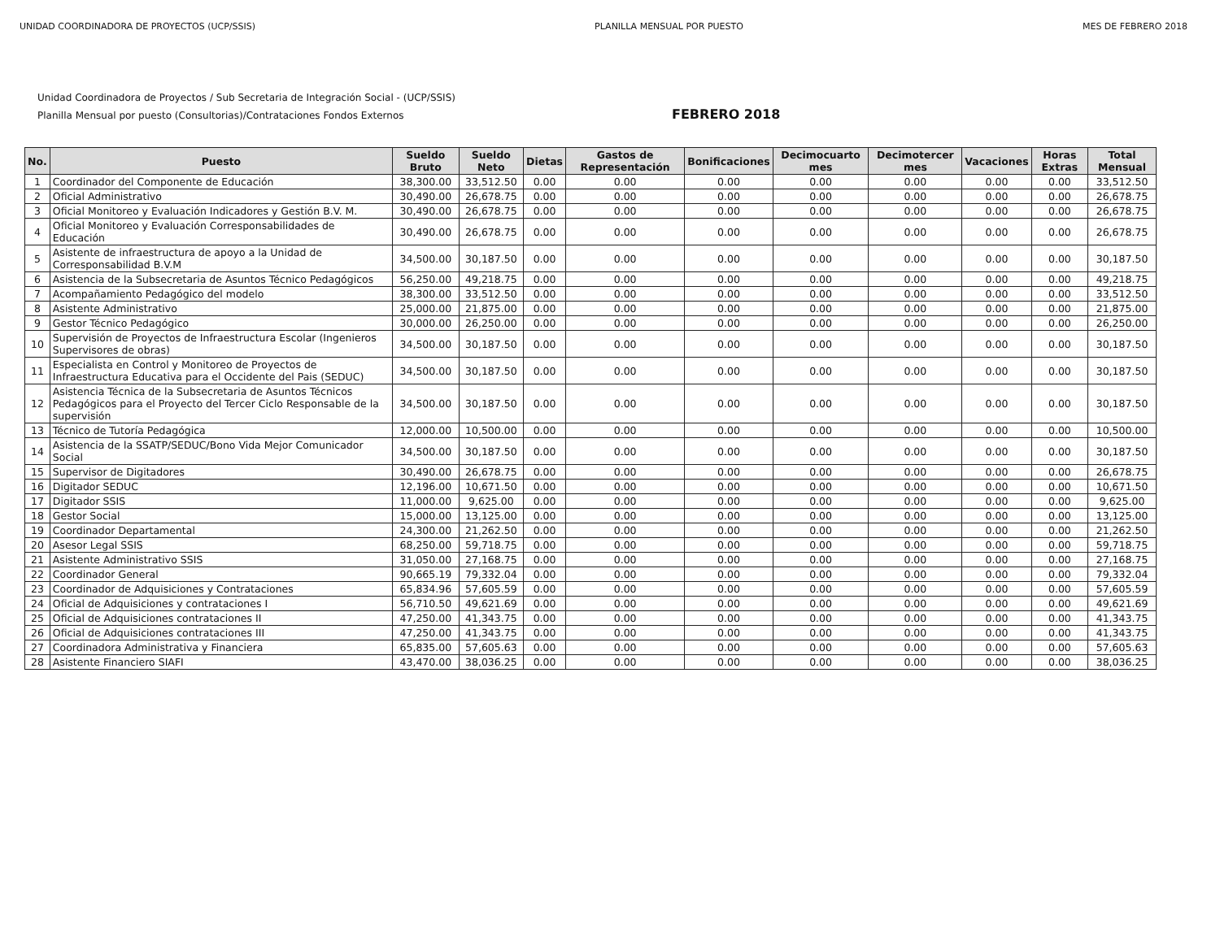UNIDAD COORDINADORA DE PROYECTOS (UCP/SSIS) PLANILLA MENSUAL POR PUESTO MES DE FEBRERO 2018
Unidad Coordinadora de Proyectos / Sub Secretaria de Integración Social - (UCP/SSIS)
Planilla Mensual por puesto (Consultorias)/Contrataciones Fondos Externos
FEBRERO 2018
| No. | Puesto | Sueldo Bruto | Sueldo Neto | Dietas | Gastos de Representación | Bonificaciones | Decimocuarto mes | Decimotercer mes | Vacaciones | Horas Extras | Total Mensual |
| --- | --- | --- | --- | --- | --- | --- | --- | --- | --- | --- | --- |
| 1 | Coordinador del Componente de Educación | 38,300.00 | 33,512.50 | 0.00 | 0.00 | 0.00 | 0.00 | 0.00 | 0.00 | 0.00 | 33,512.50 |
| 2 | Oficial Administrativo | 30,490.00 | 26,678.75 | 0.00 | 0.00 | 0.00 | 0.00 | 0.00 | 0.00 | 0.00 | 26,678.75 |
| 3 | Oficial Monitoreo y Evaluación Indicadores y Gestión B.V. M. | 30,490.00 | 26,678.75 | 0.00 | 0.00 | 0.00 | 0.00 | 0.00 | 0.00 | 0.00 | 26,678.75 |
| 4 | Oficial Monitoreo y Evaluación Corresponsabilidades de Educación | 30,490.00 | 26,678.75 | 0.00 | 0.00 | 0.00 | 0.00 | 0.00 | 0.00 | 0.00 | 26,678.75 |
| 5 | Asistente de infraestructura de apoyo a la Unidad de Corresponsabilidad B.V.M | 34,500.00 | 30,187.50 | 0.00 | 0.00 | 0.00 | 0.00 | 0.00 | 0.00 | 0.00 | 30,187.50 |
| 6 | Asistencia de la Subsecretaria de Asuntos Técnico Pedagógicos | 56,250.00 | 49,218.75 | 0.00 | 0.00 | 0.00 | 0.00 | 0.00 | 0.00 | 0.00 | 49,218.75 |
| 7 | Acompañamiento Pedagógico del modelo | 38,300.00 | 33,512.50 | 0.00 | 0.00 | 0.00 | 0.00 | 0.00 | 0.00 | 0.00 | 33,512.50 |
| 8 | Asistente Administrativo | 25,000.00 | 21,875.00 | 0.00 | 0.00 | 0.00 | 0.00 | 0.00 | 0.00 | 0.00 | 21,875.00 |
| 9 | Gestor Técnico Pedagógico | 30,000.00 | 26,250.00 | 0.00 | 0.00 | 0.00 | 0.00 | 0.00 | 0.00 | 0.00 | 26,250.00 |
| 10 | Supervisión de Proyectos de Infraestructura Escolar (Ingenieros Supervisores de obras) | 34,500.00 | 30,187.50 | 0.00 | 0.00 | 0.00 | 0.00 | 0.00 | 0.00 | 0.00 | 30,187.50 |
| 11 | Especialista en Control y Monitoreo de Proyectos de Infraestructura Educativa para el Occidente del Pais (SEDUC) | 34,500.00 | 30,187.50 | 0.00 | 0.00 | 0.00 | 0.00 | 0.00 | 0.00 | 0.00 | 30,187.50 |
| 12 | Asistencia Técnica de la Subsecretaria de Asuntos Técnicos Pedagógicos para el Proyecto del Tercer Ciclo Responsable de la supervisión | 34,500.00 | 30,187.50 | 0.00 | 0.00 | 0.00 | 0.00 | 0.00 | 0.00 | 0.00 | 30,187.50 |
| 13 | Técnico de Tutoría Pedagógica | 12,000.00 | 10,500.00 | 0.00 | 0.00 | 0.00 | 0.00 | 0.00 | 0.00 | 0.00 | 10,500.00 |
| 14 | Asistencia de la SSATP/SEDUC/Bono Vida Mejor Comunicador Social | 34,500.00 | 30,187.50 | 0.00 | 0.00 | 0.00 | 0.00 | 0.00 | 0.00 | 0.00 | 30,187.50 |
| 15 | Supervisor de Digitadores | 30,490.00 | 26,678.75 | 0.00 | 0.00 | 0.00 | 0.00 | 0.00 | 0.00 | 0.00 | 26,678.75 |
| 16 | Digitador SEDUC | 12,196.00 | 10,671.50 | 0.00 | 0.00 | 0.00 | 0.00 | 0.00 | 0.00 | 0.00 | 10,671.50 |
| 17 | Digitador SSIS | 11,000.00 | 9,625.00 | 0.00 | 0.00 | 0.00 | 0.00 | 0.00 | 0.00 | 0.00 | 9,625.00 |
| 18 | Gestor Social | 15,000.00 | 13,125.00 | 0.00 | 0.00 | 0.00 | 0.00 | 0.00 | 0.00 | 0.00 | 13,125.00 |
| 19 | Coordinador Departamental | 24,300.00 | 21,262.50 | 0.00 | 0.00 | 0.00 | 0.00 | 0.00 | 0.00 | 0.00 | 21,262.50 |
| 20 | Asesor Legal SSIS | 68,250.00 | 59,718.75 | 0.00 | 0.00 | 0.00 | 0.00 | 0.00 | 0.00 | 0.00 | 59,718.75 |
| 21 | Asistente Administrativo SSIS | 31,050.00 | 27,168.75 | 0.00 | 0.00 | 0.00 | 0.00 | 0.00 | 0.00 | 0.00 | 27,168.75 |
| 22 | Coordinador General | 90,665.19 | 79,332.04 | 0.00 | 0.00 | 0.00 | 0.00 | 0.00 | 0.00 | 0.00 | 79,332.04 |
| 23 | Coordinador de Adquisiciones y Contrataciones | 65,834.96 | 57,605.59 | 0.00 | 0.00 | 0.00 | 0.00 | 0.00 | 0.00 | 0.00 | 57,605.59 |
| 24 | Oficial de Adquisiciones y contrataciones I | 56,710.50 | 49,621.69 | 0.00 | 0.00 | 0.00 | 0.00 | 0.00 | 0.00 | 0.00 | 49,621.69 |
| 25 | Oficial de Adquisiciones contrataciones II | 47,250.00 | 41,343.75 | 0.00 | 0.00 | 0.00 | 0.00 | 0.00 | 0.00 | 0.00 | 41,343.75 |
| 26 | Oficial de Adquisiciones contrataciones III | 47,250.00 | 41,343.75 | 0.00 | 0.00 | 0.00 | 0.00 | 0.00 | 0.00 | 0.00 | 41,343.75 |
| 27 | Coordinadora Administrativa y Financiera | 65,835.00 | 57,605.63 | 0.00 | 0.00 | 0.00 | 0.00 | 0.00 | 0.00 | 0.00 | 57,605.63 |
| 28 | Asistente Financiero SIAFI | 43,470.00 | 38,036.25 | 0.00 | 0.00 | 0.00 | 0.00 | 0.00 | 0.00 | 0.00 | 38,036.25 |